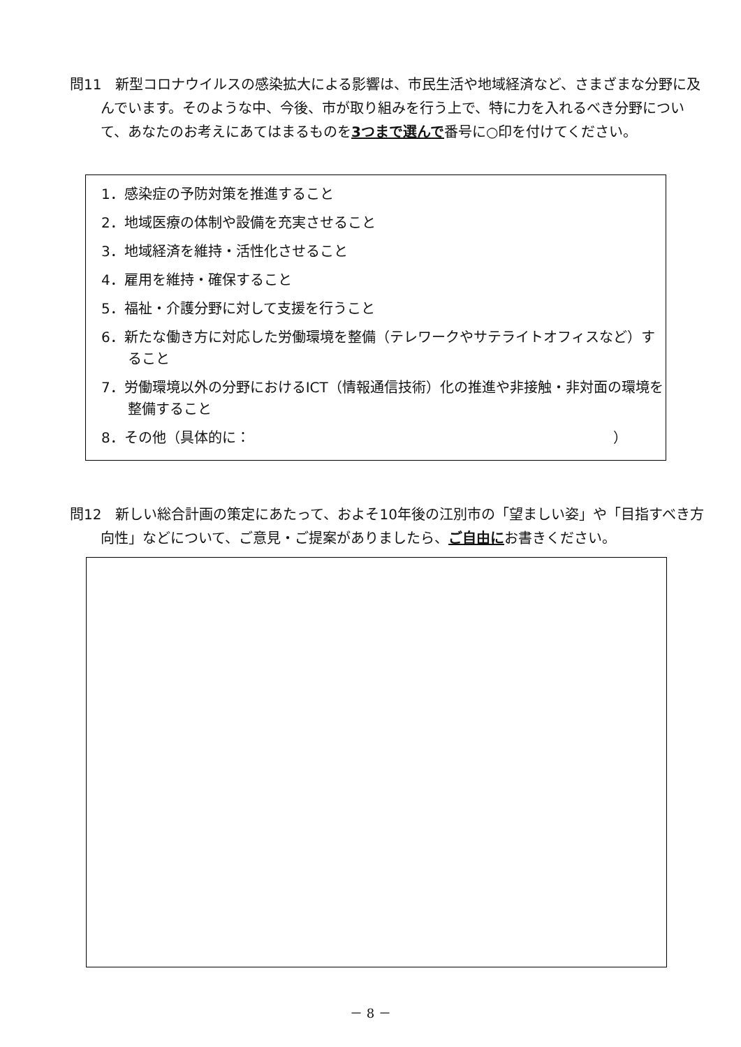問11　新型コロナウイルスの感染拡大による影響は、市民生活や地域経済など、さまざまな分野に及んでいます。そのような中、今後、市が取り組みを行う上で、特に力を入れるべき分野について、あなたのお考えにあてはまるものを3つまで選んで番号に○印を付けてください。
1．感染症の予防対策を推進すること
2．地域医療の体制や設備を充実させること
3．地域経済を維持・活性化させること
4．雇用を維持・確保すること
5．福祉・介護分野に対して支援を行うこと
6．新たな働き方に対応した労働環境を整備（テレワークやサテライトオフィスなど）すること
7．労働環境以外の分野におけるICT（情報通信技術）化の推進や非接触・非対面の環境を整備すること
8．その他（具体的に： ）
問12　新しい総合計画の策定にあたって、およそ10年後の江別市の「望ましい姿」や「目指すべき方向性」などについて、ご意見・ご提案がありましたら、ご自由にお書きください。
－ 8 －